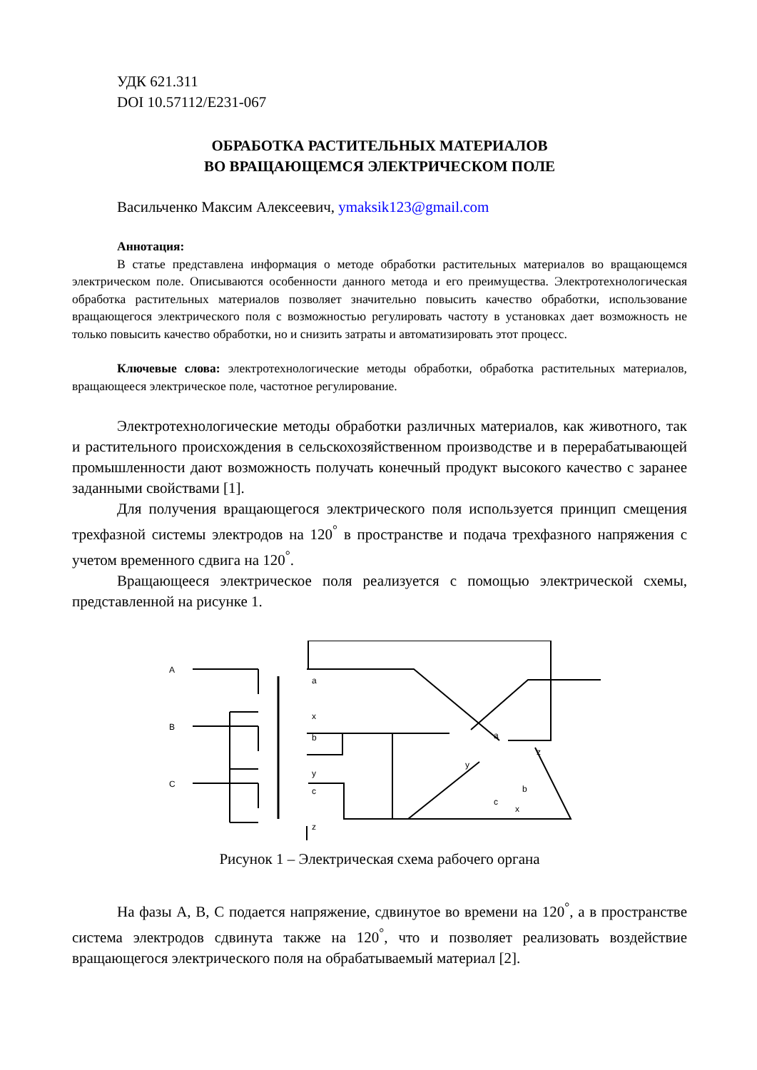УДК 621.311
DOI 10.57112/E231-067
ОБРАБОТКА РАСТИТЕЛЬНЫХ МАТЕРИАЛОВ
ВО ВРАЩАЮЩЕМСЯ ЭЛЕКТРИЧЕСКОМ ПОЛЕ
Васильченко Максим Алексеевич, ymaksik123@gmail.com
Аннотация:
В статье представлена информация о методе обработки растительных материалов во вращающемся электрическом поле. Описываются особенности данного метода и его преимущества. Электротехнологическая обработка растительных материалов позволяет значительно повысить качество обработки, использование вращающегося электрического поля с возможностью регулировать частоту в установках дает возможность не только повысить качество обработки, но и снизить затраты и автоматизировать этот процесс.
Ключевые слова: электротехнологические методы обработки, обработка растительных материалов, вращающееся электрическое поле, частотное регулирование.
Электротехнологические методы обработки различных материалов, как животного, так и растительного происхождения в сельскохозяйственном производстве и в перерабатывающей промышленности дают возможность получать конечный продукт высокого качество с заранее заданными свойствами [1].
Для получения вращающегося электрического поля используется принцип смещения трехфазной системы электродов на 120<sup>°</sup> в пространстве и подача трехфазного напряжения с учетом временного сдвига на 120<sup>°</sup>.
Вращающееся электрическое поля реализуется с помощью электрической схемы, представленной на рисунке 1.
A
B
C
a
x
b
y
c
z
a
z
y
b
c
x
Рисунок 1 – Электрическая схема рабочего органа
На фазы A, B, C подается напряжение, сдвинутое во времени на 120<sup>°</sup>, а в пространстве система электродов сдвинута также на 120<sup>°</sup>, что и позволяет реализовать воздействие вращающегося электрического поля на обрабатываемый материал [2].